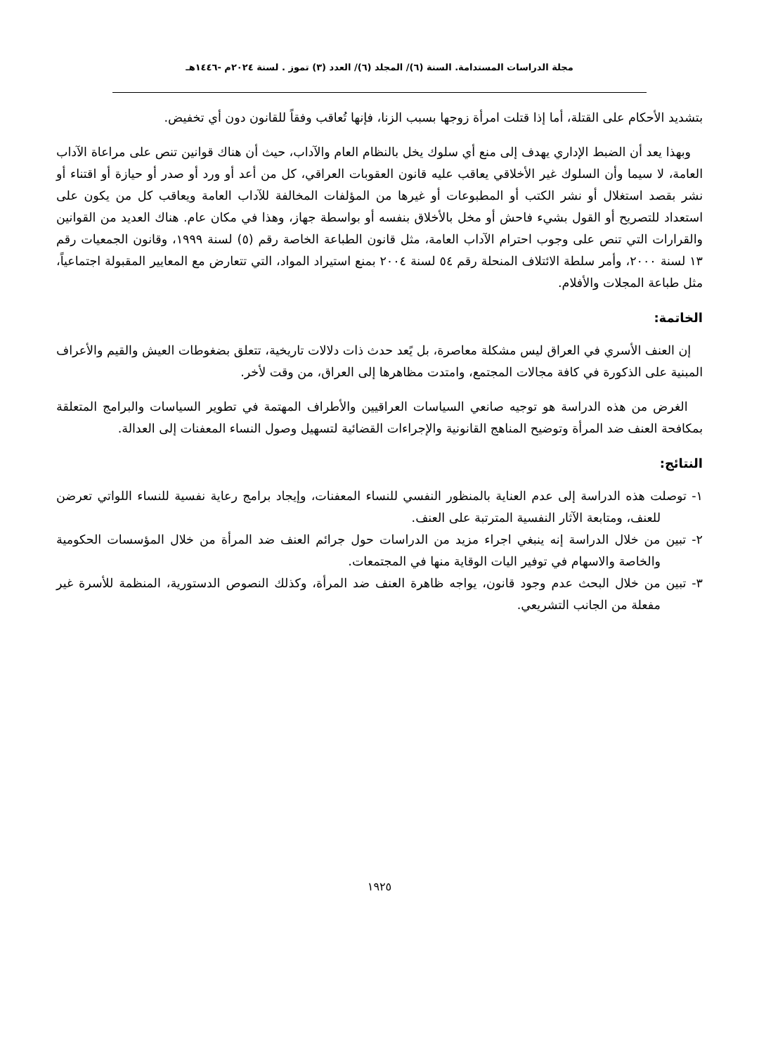مجلة الدراسات المستدامة. السنة (٦)/ المجلد (٦)/ العدد (٣) تموز . لسنة ٢٠٢٤م -١٤٤٦هـ
بتشديد الأحكام على القتلة، أما إذا قتلت امرأة زوجها بسبب الزنا، فإنها تُعاقب وفقاً للقانون دون أي تخفيض.
وبهذا يعد أن الضبط الإداري يهدف إلى منع أي سلوك يخل بالنظام العام والآداب، حيث أن هناك قوانين تنص على مراعاة الآداب العامة، لا سيما وأن السلوك غير الأخلاقي يعاقب عليه قانون العقوبات العراقي، كل من أعد أو ورد أو صدر أو حيازة أو اقتناء أو نشر بقصد استغلال أو نشر الكتب أو المطبوعات أو غيرها من المؤلفات المخالفة للآداب العامة ويعاقب كل من يكون على استعداد للتصريح أو القول بشيء فاحش أو مخل بالأخلاق بنفسه أو بواسطة جهاز، وهذا في مكان عام. هناك العديد من القوانين والقرارات التي تنص على وجوب احترام الآداب العامة، مثل قانون الطباعة الخاصة رقم (٥) لسنة ١٩٩٩، وقانون الجمعيات رقم ١٣ لسنة ٢٠٠٠، وأمر سلطة الائتلاف المنحلة رقم ٥٤ لسنة ٢٠٠٤ بمنع استيراد المواد، التي تتعارض مع المعايير المقبولة اجتماعياً، مثل طباعة المجلات والأفلام.
الخاتمة:
إن العنف الأسري في العراق ليس مشكلة معاصرة، بل يًعد حدث ذات دلالات تاريخية، تتعلق بضغوطات العيش والقيم والأعراف المبنية على الذكورة في كافة مجالات المجتمع، وامتدت مظاهرها إلى العراق، من وقت لأخر.
الغرض من هذه الدراسة هو توجيه صانعي السياسات العراقيين والأطراف المهتمة في تطوير السياسات والبرامج المتعلقة بمكافحة العنف ضد المرأة وتوضيح المناهج القانونية والإجراءات القضائية لتسهيل وصول النساء المعفنات إلى العدالة.
النتائج:
١- توصلت هذه الدراسة إلى عدم العناية بالمنظور النفسي للنساء المعفنات، وإيجاد برامج رعاية نفسية للنساء اللواتي تعرضن للعنف، ومتابعة الآثار النفسية المترتبة على العنف.
٢- تبين من خلال الدراسة إنه ينبغي اجراء مزيد من الدراسات حول جرائم العنف ضد المرأة من خلال المؤسسات الحكومية والخاصة والاسهام في توفير اليات الوقاية منها في المجتمعات.
٣- تبين من خلال البحث عدم وجود قانون، يواجه ظاهرة العنف ضد المرأة، وكذلك النصوص الدستورية، المنظمة للأسرة غير مفعلة من الجانب التشريعي.
١٩٢٥